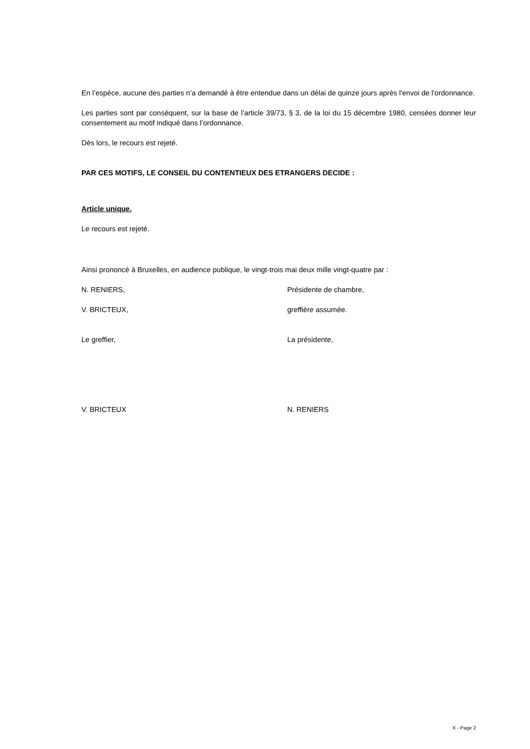En l’espèce, aucune des parties n’a demandé à être entendue dans un délai de quinze jours après l'envoi de l'ordonnance.
Les parties sont par conséquent, sur la base de l’article 39/73, § 3, de la loi du 15 décembre 1980, censées donner leur consentement au motif indiqué dans l’ordonnance.
Dès lors, le recours est rejeté.
PAR CES MOTIFS, LE CONSEIL DU CONTENTIEUX DES ETRANGERS DECIDE :
Article unique.
Le recours est rejeté.
Ainsi prononcé à Bruxelles, en audience publique, le vingt-trois mai deux mille vingt-quatre par :
N. RENIERS, Présidente de chambre,
V. BRICTEUX, greffière assumée.
Le greffier, La présidente,
V. BRICTEUX N. RENIERS
X - Page 2